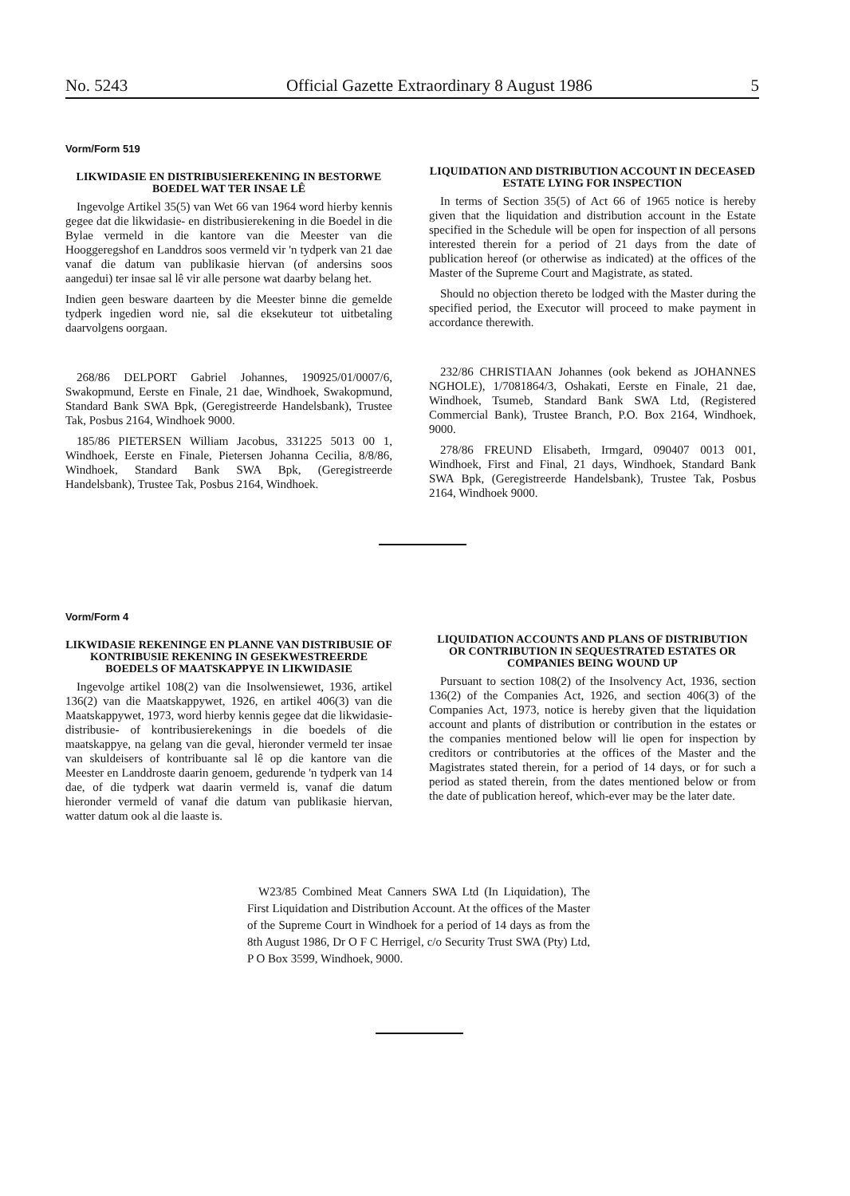No. 5243 Official Gazette Extraordinary 8 August 1986 5
Vorm/Form 519
LIKWIDASIE EN DISTRIBUSIEREKENING IN BESTORWE BOEDEL WAT TER INSAE LÊ
Ingevolge Artikel 35(5) van Wet 66 van 1964 word hierby kennis gegee dat die likwidasie- en distribusierekening in die Boedel in die Bylae vermeld in die kantore van die Meester van die Hooggeregshof en Landdros soos vermeld vir 'n tydperk van 21 dae vanaf die datum van publikasie hiervan (of andersins soos aangedui) ter insae sal lê vir alle persone wat daarby belang het.
Indien geen besware daarteen by die Meester binne die gemelde tydperk ingedien word nie, sal die eksekuteur tot uitbetaling daarvolgens oorgaan.
268/86 DELPORT Gabriel Johannes, 190925/01/0007/6, Swakopmund, Eerste en Finale, 21 dae, Windhoek, Swakopmund, Standard Bank SWA Bpk, (Geregistreerde Handelsbank), Trustee Tak, Posbus 2164, Windhoek 9000.
185/86 PIETERSEN William Jacobus, 331225 5013 00 1, Windhoek, Eerste en Finale, Pietersen Johanna Cecilia, 8/8/86, Windhoek, Standard Bank SWA Bpk, (Geregistreerde Handelsbank), Trustee Tak, Posbus 2164, Windhoek.
LIQUIDATION AND DISTRIBUTION ACCOUNT IN DECEASED ESTATE LYING FOR INSPECTION
In terms of Section 35(5) of Act 66 of 1965 notice is hereby given that the liquidation and distribution account in the Estate specified in the Schedule will be open for inspection of all persons interested therein for a period of 21 days from the date of publication hereof (or otherwise as indicated) at the offices of the Master of the Supreme Court and Magistrate, as stated.
Should no objection thereto be lodged with the Master during the specified period, the Executor will proceed to make payment in accordance therewith.
232/86 CHRISTIAAN Johannes (ook bekend as JOHANNES NGHOLE), 1/7081864/3, Oshakati, Eerste en Finale, 21 dae, Windhoek, Tsumeb, Standard Bank SWA Ltd, (Registered Commercial Bank), Trustee Branch, P.O. Box 2164, Windhoek, 9000.
278/86 FREUND Elisabeth, Irmgard, 090407 0013 001, Windhoek, First and Final, 21 days, Windhoek, Standard Bank SWA Bpk, (Geregistreerde Handelsbank), Trustee Tak, Posbus 2164, Windhoek 9000.
Vorm/Form 4
LIKWIDASIE REKENINGE EN PLANNE VAN DISTRIBUSIE OF KONTRIBUSIE REKENING IN GESEKWESTREERDE BOEDELS OF MAATSKAPPYE IN LIKWIDASIE
Ingevolge artikel 108(2) van die Insolwensiewet, 1936, artikel 136(2) van die Maatskappywet, 1926, en artikel 406(3) van die Maatskappywet, 1973, word hierby kennis gegee dat die likwidasie- distribusie- of kontribusierekenings in die boedels of die maatskappye, na gelang van die geval, hieronder vermeld ter insae van skuldeisers of kontribuante sal lê op die kantore van die Meester en Landdroste daarin genoem, gedurende 'n tydperk van 14 dae, of die tydperk wat daarin vermeld is, vanaf die datum hieronder vermeld of vanaf die datum van publikasie hiervan, watter datum ook al die laaste is.
LIQUIDATION ACCOUNTS AND PLANS OF DISTRIBUTION OR CONTRIBUTION IN SEQUESTRATED ESTATES OR COMPANIES BEING WOUND UP
Pursuant to section 108(2) of the Insolvency Act, 1936, section 136(2) of the Companies Act, 1926, and section 406(3) of the Companies Act, 1973, notice is hereby given that the liquidation account and plants of distribution or contribution in the estates or the companies mentioned below will lie open for inspection by creditors or contributories at the offices of the Master and the Magistrates stated therein, for a period of 14 days, or for such a period as stated therein, from the dates mentioned below or from the date of publication hereof, which-ever may be the later date.
W23/85 Combined Meat Canners SWA Ltd (In Liquidation), The First Liquidation and Distribution Account. At the offices of the Master of the Supreme Court in Windhoek for a period of 14 days as from the 8th August 1986, Dr O F C Herrigel, c/o Security Trust SWA (Pty) Ltd, P O Box 3599, Windhoek, 9000.